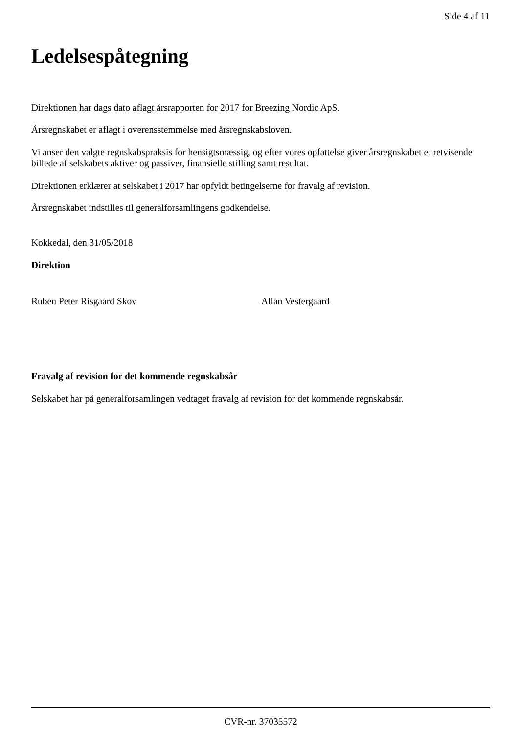Side 4 af 11
Ledelsespåtegning
Direktionen har dags dato aflagt årsrapporten for 2017 for Breezing Nordic ApS.
Årsregnskabet er aflagt i overensstemmelse med årsregnskabsloven.
Vi anser den valgte regnskabspraksis for hensigtsmæssig, og efter vores opfattelse giver årsregnskabet et retvisende billede af selskabets aktiver og passiver, finansielle stilling samt resultat.
Direktionen erklærer at selskabet i 2017 har opfyldt betingelserne for fravalg af revision.
Årsregnskabet indstilles til generalforsamlingens godkendelse.
Kokkedal, den 31/05/2018
Direktion
Ruben Peter Risgaard Skov Allan Vestergaard
Fravalg af revision for det kommende regnskabsår
Selskabet har på generalforsamlingen vedtaget fravalg af revision for det kommende regnskabsår.
CVR-nr. 37035572